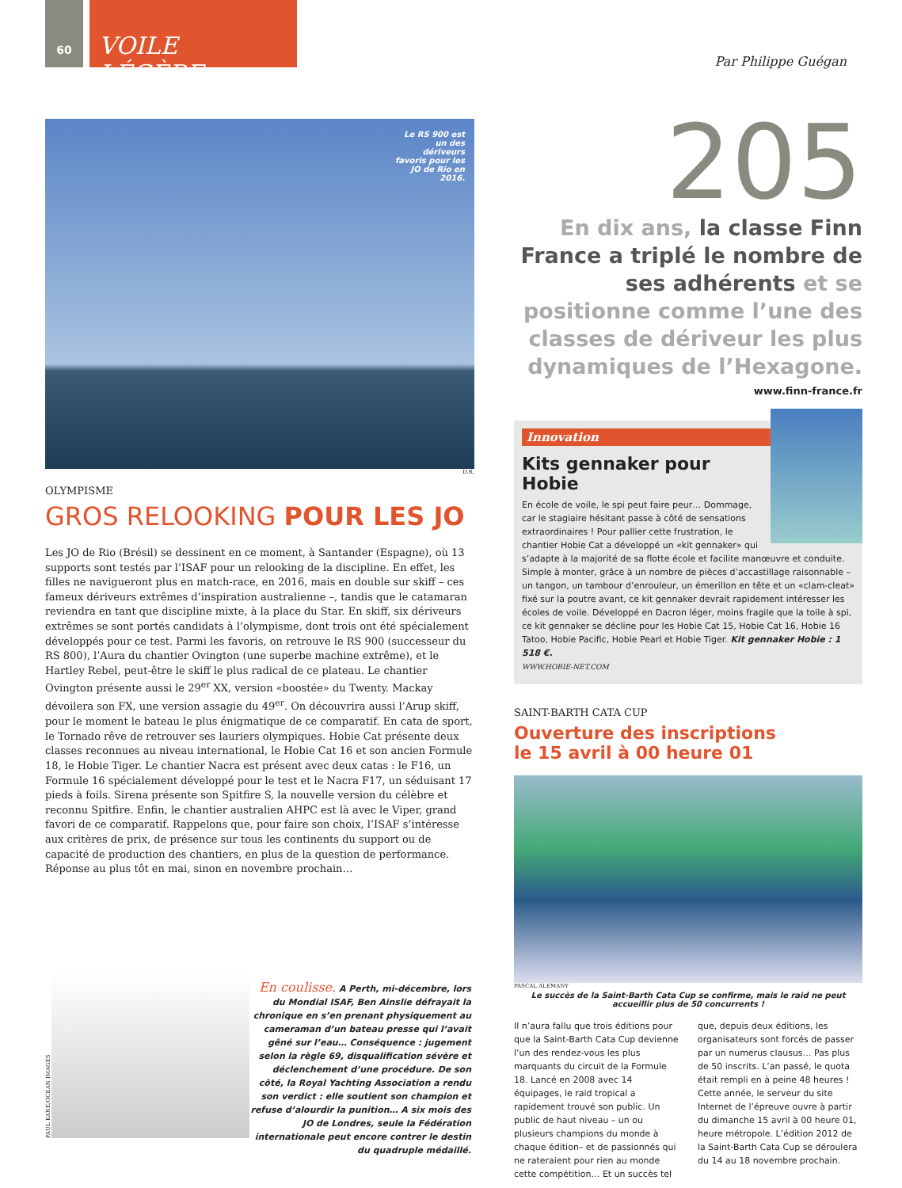60
VOILE LÉGÈRE
Par Philippe Guégan
Le RS 900 est un des dériveurs favoris pour les JO de Rio en 2016.
D.R.
OLYMPISME
GROS RELOOKING POUR LES JO
Les JO de Rio (Brésil) se dessinent en ce moment, à Santander (Espagne), où 13 supports sont testés par l’ISAF pour un relooking de la discipline. En effet, les filles ne navigueront plus en match-race, en 2016, mais en double sur skiff – ces fameux dériveurs extrêmes d’inspiration australienne –, tandis que le catamaran reviendra en tant que discipline mixte, à la place du Star. En skiff, six dériveurs extrêmes se sont portés candidats à l’olympisme, dont trois ont été spécialement développés pour ce test. Parmi les favoris, on retrouve le RS 900 (successeur du RS 800), l’Aura du chantier Ovington (une superbe machine extrême), et le Hartley Rebel, peut-être le skiff le plus radical de ce plateau. Le chantier Ovington présente aussi le 29<sup>er</sup> XX, version «boostée» du Twenty. Mackay dévoilera son FX, une version assagie du 49<sup>er</sup>. On découvrira aussi l’Arup skiff, pour le moment le bateau le plus énigmatique de ce comparatif. En cata de sport, le Tornado rêve de retrouver ses lauriers olympiques. Hobie Cat présente deux classes reconnues au niveau international, le Hobie Cat 16 et son ancien Formule 18, le Hobie Tiger. Le chantier Nacra est présent avec deux catas : le F16, un Formule 16 spécialement développé pour le test et le Nacra F17, un séduisant 17 pieds à foils. Sirena présente son Spitfire S, la nouvelle version du célèbre et reconnu Spitfire. Enfin, le chantier australien AHPC est là avec le Viper, grand favori de ce comparatif. Rappelons que, pour faire son choix, l’ISAF s’intéresse aux critères de prix, de présence sur tous les continents du support ou de capacité de production des chantiers, en plus de la question de performance. Réponse au plus tôt en mai, sinon en novembre prochain…
PAUL KANE/OCEAN IMAGES
En coulisse. A Perth, mi-décembre, lors du Mondial ISAF, Ben Ainslie défrayait la chronique en s’en prenant physiquement au cameraman d’un bateau presse qui l’avait gêné sur l’eau… Conséquence : jugement selon la règle 69, disqualification sévère et déclenchement d’une procédure. De son côté, la Royal Yachting Association a rendu son verdict : elle soutient son champion et refuse d’alourdir la punition… A six mois des JO de Londres, seule la Fédération internationale peut encore contrer le destin du quadruple médaillé.
205
En dix ans, la classe Finn France a triplé le nombre de ses adhérents et se positionne comme l’une des classes de dériveur les plus dynamiques de l’Hexagone.
www.finn-france.fr
Innovation
Kits gennaker pour Hobie
En école de voile, le spi peut faire peur… Dommage, car le stagiaire hésitant passe à côté de sensations extraordinaires ! Pour pallier cette frustration, le chantier Hobie Cat a développé un «kit gennaker» qui s’adapte à la majorité de sa flotte école et facilite manœuvre et conduite. Simple à monter, grâce à un nombre de pièces d’accastillage raisonnable – un tangon, un tambour d’enrouleur, un émerillon en tête et un «clam-cleat» fixé sur la poutre avant, ce kit gennaker devrait rapidement intéresser les écoles de voile. Développé en Dacron léger, moins fragile que la toile à spi, ce kit gennaker se décline pour les Hobie Cat 15, Hobie Cat 16, Hobie 16 Tatoo, Hobie Pacific, Hobie Pearl et Hobie Tiger. Kit gennaker Hobie : 1 518 €.
WWW.HOBIE-NET.COM
SAINT-BARTH CATA CUP
Ouverture des inscriptions
le 15 avril à 00 heure 01
PASCAL ALEMANY
Le succès de la Saint-Barth Cata Cup se confirme, mais le raid ne peut accueillir plus de 50 concurrents !
Il n’aura fallu que trois éditions pour que la Saint-Barth Cata Cup devienne l’un des rendez-vous les plus marquants du circuit de la Formule 18. Lancé en 2008 avec 14 équipages, le raid tropical a rapidement trouvé son public. Un public de haut niveau – un ou plusieurs champions du monde à chaque édition– et de passionnés qui ne rateraient pour rien au monde cette compétition… Et un succès tel que, depuis deux éditions, les organisateurs sont forcés de passer par un numerus clausus… Pas plus de 50 inscrits. L’an passé, le quota était rempli en à peine 48 heures ! Cette année, le serveur du site Internet de l’épreuve ouvre à partir du dimanche 15 avril à 00 heure 01, heure métropole. L’édition 2012 de la Saint-Barth Cata Cup se déroulera du 14 au 18 novembre prochain.